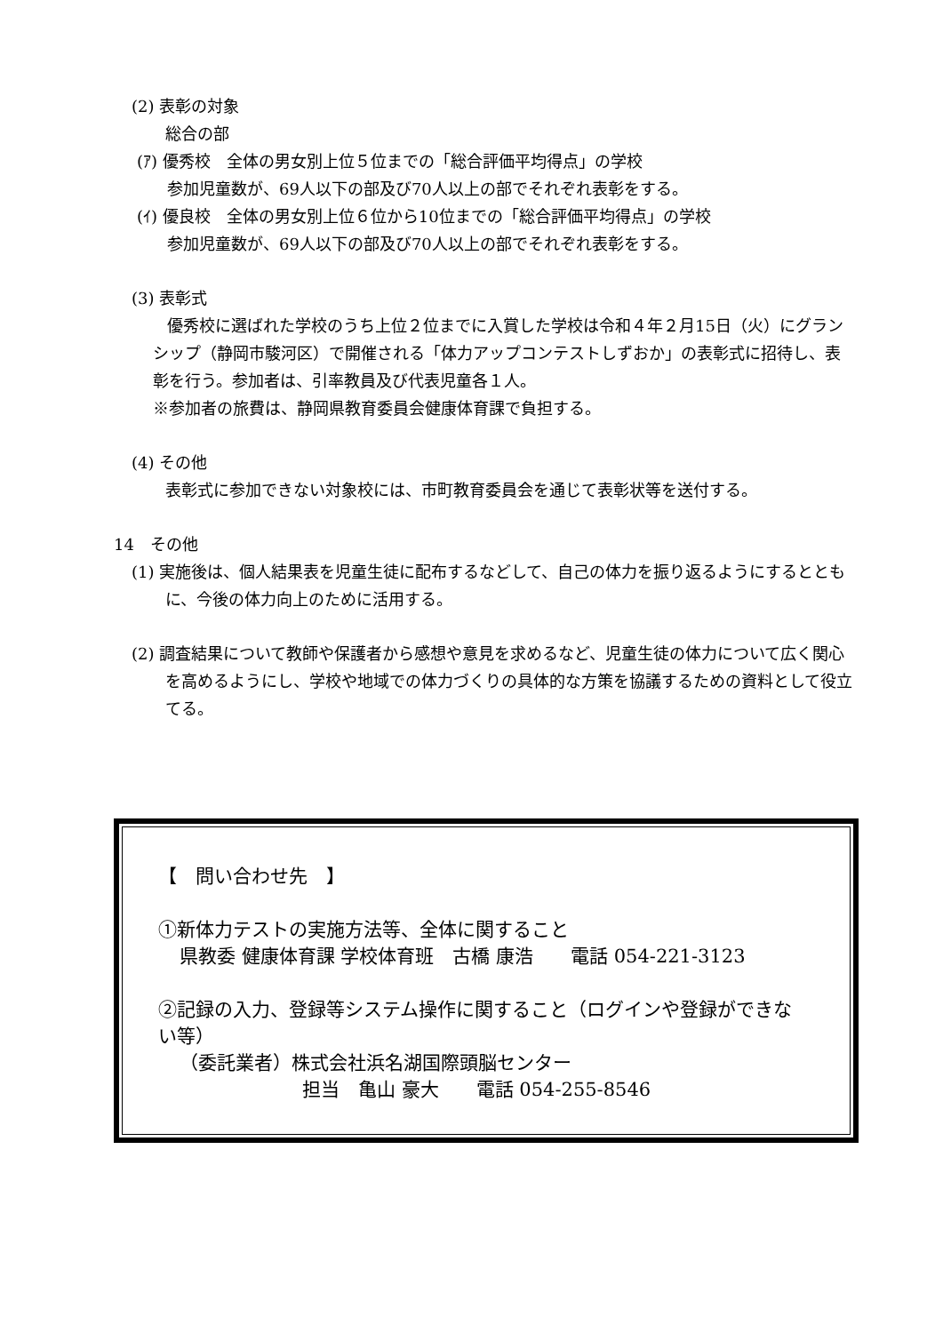(2) 表彰の対象
総合の部
(ｱ) 優秀校　全体の男女別上位５位までの「総合評価平均得点」の学校
参加児童数が、69人以下の部及び70人以上の部でそれぞれ表彰をする。
(ｲ) 優良校　全体の男女別上位６位から10位までの「総合評価平均得点」の学校
参加児童数が、69人以下の部及び70人以上の部でそれぞれ表彰をする。
(3) 表彰式
優秀校に選ばれた学校のうち上位２位までに入賞した学校は令和４年２月15日（火）にグランシップ（静岡市駿河区）で開催される「体力アップコンテストしずおか」の表彰式に招待し、表彰を行う。参加者は、引率教員及び代表児童各１人。
※参加者の旅費は、静岡県教育委員会健康体育課で負担する。
(4) その他
表彰式に参加できない対象校には、市町教育委員会を通じて表彰状等を送付する。
14　その他
(1) 実施後は、個人結果表を児童生徒に配布するなどして、自己の体力を振り返るようにするとともに、今後の体力向上のために活用する。
(2) 調査結果について教師や保護者から感想や意見を求めるなど、児童生徒の体力について広く関心を高めるようにし、学校や地域での体力づくりの具体的な方策を協議するための資料として役立てる。
【　問い合わせ先　】
①新体力テストの実施方法等、全体に関すること
県教委 健康体育課 学校体育班　古橋 康浩　　電話 054-221-3123
②記録の入力、登録等システム操作に関すること（ログインや登録ができない等）
（委託業者）株式会社浜名湖国際頭脳センター
担当　亀山 豪大　　電話 054-255-8546